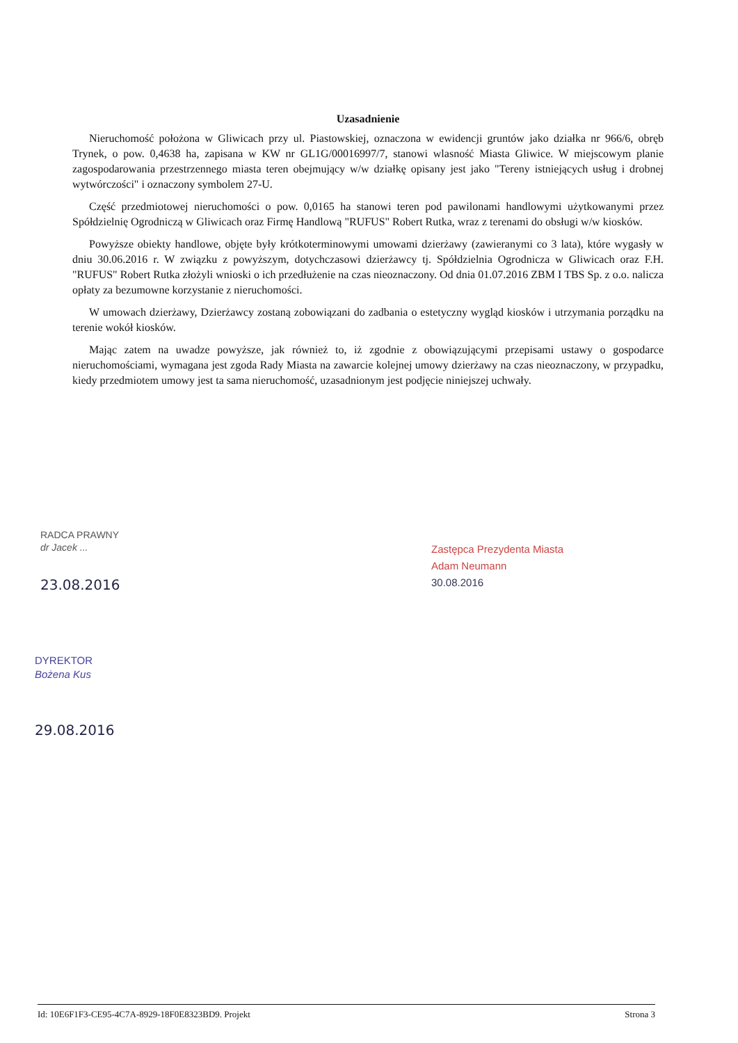Uzasadnienie
Nieruchomość położona w Gliwicach przy ul. Piastowskiej, oznaczona w ewidencji gruntów jako działka nr 966/6, obręb Trynek, o pow. 0,4638 ha, zapisana w KW nr GL1G/00016997/7, stanowi wlasność Miasta Gliwice. W miejscowym planie zagospodarowania przestrzennego miasta teren obejmujący w/w działkę opisany jest jako "Tereny istniejących usług i drobnej wytwórczości" i oznaczony symbolem 27-U.
Część przedmiotowej nieruchomości o pow. 0,0165 ha stanowi teren pod pawilonami handlowymi użytkowanymi przez Spółdzielnię Ogrodniczą w Gliwicach oraz Firmę Handlową "RUFUS" Robert Rutka, wraz z terenami do obsługi w/w kiosków.
Powyższe obiekty handlowe, objęte były krótkoterminowymi umowami dzierżawy (zawieranymi co 3 lata), które wygasły w dniu 30.06.2016 r. W związku z powyższym, dotychczasowi dzierżawcy tj. Spółdzielnia Ogrodnicza w Gliwicach oraz F.H. "RUFUS" Robert Rutka złożyli wnioski o ich przedłużenie na czas nieoznaczony. Od dnia 01.07.2016 ZBM I TBS Sp. z o.o. nalicza opłaty za bezumowne korzystanie z nieruchomości.
W umowach dzierżawy, Dzierżawcy zostaną zobowiązani do zadbania o estetyczny wygląd kiosków i utrzymania porządku na terenie wokół kiosków.
Mając zatem na uwadze powyższe, jak również to, iż zgodnie z obowiązującymi przepisami ustawy o gospodarce nieruchomościami, wymagana jest zgoda Rady Miasta na zawarcie kolejnej umowy dzierżawy na czas nieoznaczony, w przypadku, kiedy przedmiotem umowy jest ta sama nieruchomość, uzasadnionym jest podjęcie niniejszej uchwały.
RADCA PRAWNY
dr Jacek ...
23.08.2016
Zastępca Prezydenta Miasta
Adam Neumann
30.08.2016
DYREKTOR
Bożena Kus
29.08.2016
Id: 10E6F1F3-CE95-4C7A-8929-18F0E8323BD9. Projekt Strona 3